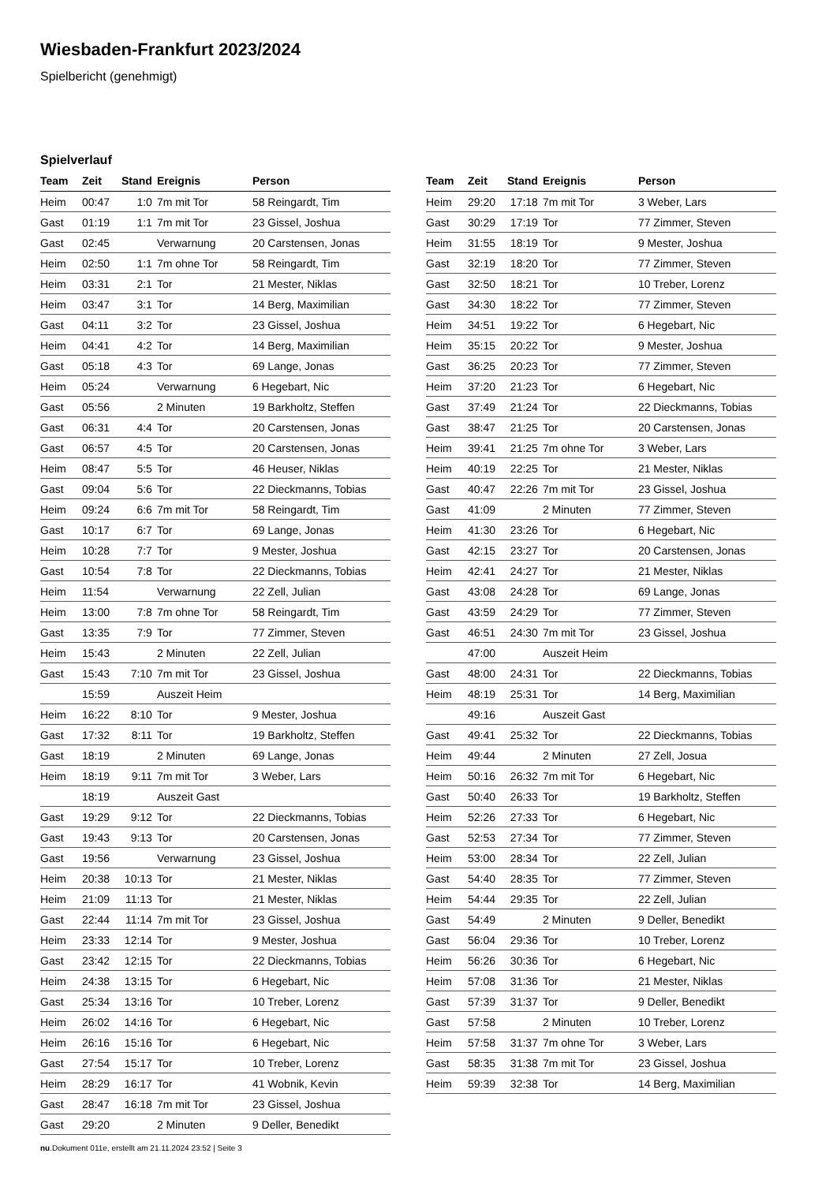Wiesbaden-Frankfurt 2023/2024
Spielbericht (genehmigt)
Spielverlauf
| Team | Zeit | Stand | Ereignis | Person |
| --- | --- | --- | --- | --- |
| Heim | 00:47 | 1:0 | 7m mit Tor | 58 Reingardt, Tim |
| Gast | 01:19 | 1:1 | 7m mit Tor | 23 Gissel, Joshua |
| Gast | 02:45 | | Verwarnung | 20 Carstensen, Jonas |
| Heim | 02:50 | 1:1 | 7m ohne Tor | 58 Reingardt, Tim |
| Heim | 03:31 | 2:1 | Tor | 21 Mester, Niklas |
| Heim | 03:47 | 3:1 | Tor | 14 Berg, Maximilian |
| Gast | 04:11 | 3:2 | Tor | 23 Gissel, Joshua |
| Heim | 04:41 | 4:2 | Tor | 14 Berg, Maximilian |
| Gast | 05:18 | 4:3 | Tor | 69 Lange, Jonas |
| Heim | 05:24 | | Verwarnung | 6 Hegebart, Nic |
| Gast | 05:56 | | 2 Minuten | 19 Barkholtz, Steffen |
| Gast | 06:31 | 4:4 | Tor | 20 Carstensen, Jonas |
| Gast | 06:57 | 4:5 | Tor | 20 Carstensen, Jonas |
| Heim | 08:47 | 5:5 | Tor | 46 Heuser, Niklas |
| Gast | 09:04 | 5:6 | Tor | 22 Dieckmanns, Tobias |
| Heim | 09:24 | 6:6 | 7m mit Tor | 58 Reingardt, Tim |
| Gast | 10:17 | 6:7 | Tor | 69 Lange, Jonas |
| Heim | 10:28 | 7:7 | Tor | 9 Mester, Joshua |
| Gast | 10:54 | 7:8 | Tor | 22 Dieckmanns, Tobias |
| Heim | 11:54 | | Verwarnung | 22 Zell, Julian |
| Heim | 13:00 | 7:8 | 7m ohne Tor | 58 Reingardt, Tim |
| Gast | 13:35 | 7:9 | Tor | 77 Zimmer, Steven |
| Heim | 15:43 | | 2 Minuten | 22 Zell, Julian |
| Gast | 15:43 | 7:10 | 7m mit Tor | 23 Gissel, Joshua |
| | 15:59 | | Auszeit Heim | |
| Heim | 16:22 | 8:10 | Tor | 9 Mester, Joshua |
| Gast | 17:32 | 8:11 | Tor | 19 Barkholtz, Steffen |
| Gast | 18:19 | | 2 Minuten | 69 Lange, Jonas |
| Heim | 18:19 | 9:11 | 7m mit Tor | 3 Weber, Lars |
| | 18:19 | | Auszeit Gast | |
| Gast | 19:29 | 9:12 | Tor | 22 Dieckmanns, Tobias |
| Gast | 19:43 | 9:13 | Tor | 20 Carstensen, Jonas |
| Gast | 19:56 | | Verwarnung | 23 Gissel, Joshua |
| Heim | 20:38 | 10:13 | Tor | 21 Mester, Niklas |
| Heim | 21:09 | 11:13 | Tor | 21 Mester, Niklas |
| Gast | 22:44 | 11:14 | 7m mit Tor | 23 Gissel, Joshua |
| Heim | 23:33 | 12:14 | Tor | 9 Mester, Joshua |
| Gast | 23:42 | 12:15 | Tor | 22 Dieckmanns, Tobias |
| Heim | 24:38 | 13:15 | Tor | 6 Hegebart, Nic |
| Gast | 25:34 | 13:16 | Tor | 10 Treber, Lorenz |
| Heim | 26:02 | 14:16 | Tor | 6 Hegebart, Nic |
| Heim | 26:16 | 15:16 | Tor | 6 Hegebart, Nic |
| Gast | 27:54 | 15:17 | Tor | 10 Treber, Lorenz |
| Heim | 28:29 | 16:17 | Tor | 41 Wobnik, Kevin |
| Gast | 28:47 | 16:18 | 7m mit Tor | 23 Gissel, Joshua |
| Gast | 29:20 | | 2 Minuten | 9 Deller, Benedikt |
| Team | Zeit | Stand | Ereignis | Person |
| --- | --- | --- | --- | --- |
| Heim | 29:20 | 17:18 | 7m mit Tor | 3 Weber, Lars |
| Gast | 30:29 | 17:19 | Tor | 77 Zimmer, Steven |
| Heim | 31:55 | 18:19 | Tor | 9 Mester, Joshua |
| Gast | 32:19 | 18:20 | Tor | 77 Zimmer, Steven |
| Gast | 32:50 | 18:21 | Tor | 10 Treber, Lorenz |
| Gast | 34:30 | 18:22 | Tor | 77 Zimmer, Steven |
| Heim | 34:51 | 19:22 | Tor | 6 Hegebart, Nic |
| Heim | 35:15 | 20:22 | Tor | 9 Mester, Joshua |
| Gast | 36:25 | 20:23 | Tor | 77 Zimmer, Steven |
| Heim | 37:20 | 21:23 | Tor | 6 Hegebart, Nic |
| Gast | 37:49 | 21:24 | Tor | 22 Dieckmanns, Tobias |
| Gast | 38:47 | 21:25 | Tor | 20 Carstensen, Jonas |
| Heim | 39:41 | 21:25 | 7m ohne Tor | 3 Weber, Lars |
| Heim | 40:19 | 22:25 | Tor | 21 Mester, Niklas |
| Gast | 40:47 | 22:26 | 7m mit Tor | 23 Gissel, Joshua |
| Gast | 41:09 | | 2 Minuten | 77 Zimmer, Steven |
| Heim | 41:30 | 23:26 | Tor | 6 Hegebart, Nic |
| Gast | 42:15 | 23:27 | Tor | 20 Carstensen, Jonas |
| Heim | 42:41 | 24:27 | Tor | 21 Mester, Niklas |
| Gast | 43:08 | 24:28 | Tor | 69 Lange, Jonas |
| Gast | 43:59 | 24:29 | Tor | 77 Zimmer, Steven |
| Gast | 46:51 | 24:30 | 7m mit Tor | 23 Gissel, Joshua |
| | 47:00 | | Auszeit Heim | |
| Gast | 48:00 | 24:31 | Tor | 22 Dieckmanns, Tobias |
| Heim | 48:19 | 25:31 | Tor | 14 Berg, Maximilian |
| | 49:16 | | Auszeit Gast | |
| Gast | 49:41 | 25:32 | Tor | 22 Dieckmanns, Tobias |
| Heim | 49:44 | | 2 Minuten | 27 Zell, Josua |
| Heim | 50:16 | 26:32 | 7m mit Tor | 6 Hegebart, Nic |
| Gast | 50:40 | 26:33 | Tor | 19 Barkholtz, Steffen |
| Heim | 52:26 | 27:33 | Tor | 6 Hegebart, Nic |
| Gast | 52:53 | 27:34 | Tor | 77 Zimmer, Steven |
| Heim | 53:00 | 28:34 | Tor | 22 Zell, Julian |
| Gast | 54:40 | 28:35 | Tor | 77 Zimmer, Steven |
| Heim | 54:44 | 29:35 | Tor | 22 Zell, Julian |
| Gast | 54:49 | | 2 Minuten | 9 Deller, Benedikt |
| Gast | 56:04 | 29:36 | Tor | 10 Treber, Lorenz |
| Heim | 56:26 | 30:36 | Tor | 6 Hegebart, Nic |
| Heim | 57:08 | 31:36 | Tor | 21 Mester, Niklas |
| Gast | 57:39 | 31:37 | Tor | 9 Deller, Benedikt |
| Gast | 57:58 | | 2 Minuten | 10 Treber, Lorenz |
| Heim | 57:58 | 31:37 | 7m ohne Tor | 3 Weber, Lars |
| Gast | 58:35 | 31:38 | 7m mit Tor | 23 Gissel, Joshua |
| Heim | 59:39 | 32:38 | Tor | 14 Berg, Maximilian |
nu.Dokument 011e, erstellt am 21.11.2024 23:52 | Seite 3